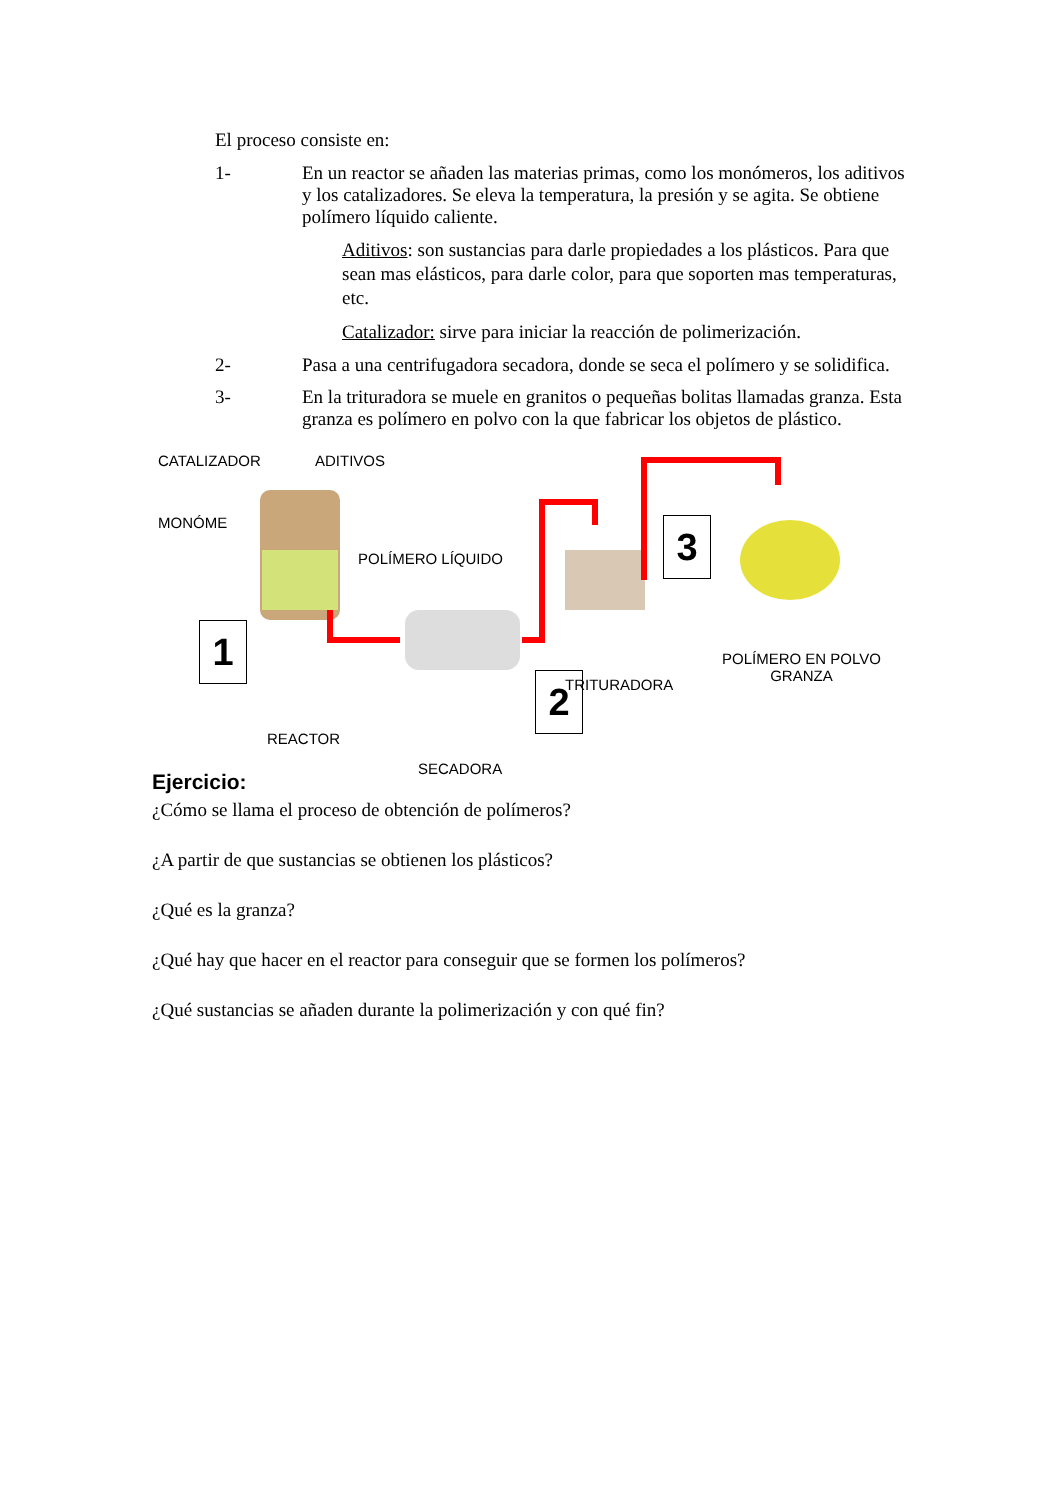El proceso consiste en:
1- En un reactor se añaden las materias primas, como los monómeros, los aditivos y los catalizadores. Se eleva la temperatura, la presión y se agita. Se obtiene polímero líquido caliente.
Aditivos: son sustancias para darle propiedades a los plásticos. Para que sean mas elásticos, para darle color, para que soporten mas temperaturas, etc.
Catalizador: sirve para iniciar la reacción de polimerización.
2- Pasa a una centrifugadora secadora, donde se seca el polímero y se solidifica.
3- En la trituradora se muele en granitos o pequeñas bolitas llamadas granza. Esta granza es polímero en polvo con la que fabricar los objetos de plástico.
CATALIZADOR ADITIVOS
MONÓME
POLÍMERO LÍQUIDO
1
REACTOR
SECADORA
2 TRITURADORA
3
POLÍMERO EN POLVO
GRANZA
Ejercicio:
¿Cómo se llama el proceso de obtención de polímeros?
¿A partir de que sustancias se obtienen los plásticos?
¿Qué es la granza?
¿Qué hay que hacer en el reactor para conseguir que se formen los polímeros?
¿Qué sustancias se añaden durante la polimerización y con qué fin?